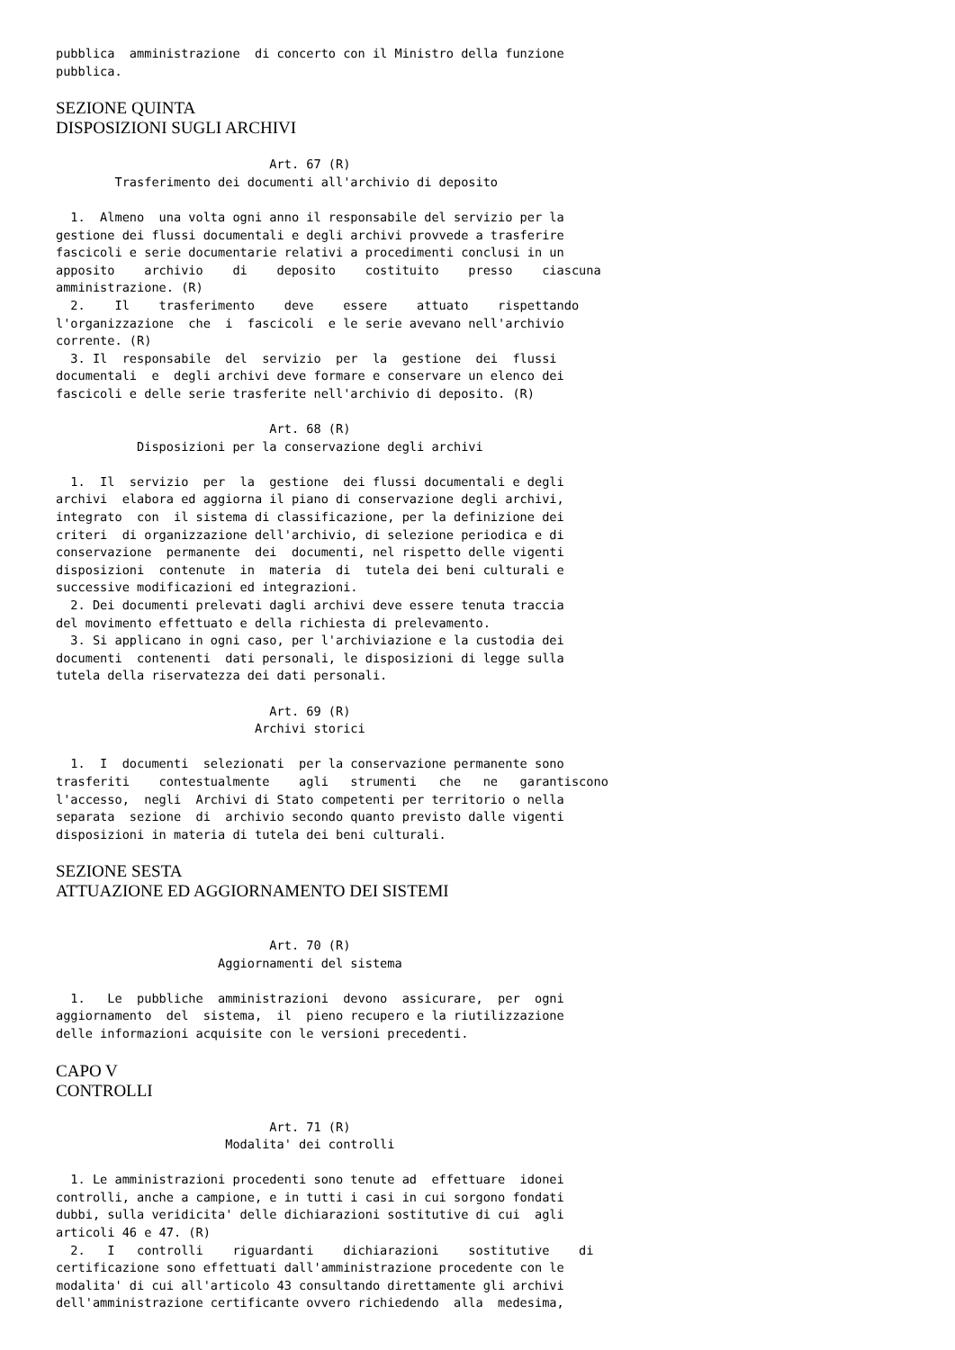pubblica  amministrazione  di concerto con il Ministro della funzione
pubblica.
SEZIONE QUINTA
DISPOSIZIONI SUGLI ARCHIVI
                             Art. 67 (R)
        Trasferimento dei documenti all'archivio di deposito

  1.  Almeno  una volta ogni anno il responsabile del servizio per la
gestione dei flussi documentali e degli archivi provvede a trasferire
fascicoli e serie documentarie relativi a procedimenti conclusi in un
apposito    archivio    di    deposito    costituito    presso    ciascuna
amministrazione. (R)
  2.    Il    trasferimento    deve    essere    attuato    rispettando
l'organizzazione  che  i  fascicoli  e le serie avevano nell'archivio
corrente. (R)
  3. Il  responsabile  del  servizio  per  la  gestione  dei  flussi
documentali  e  degli archivi deve formare e conservare un elenco dei
fascicoli e delle serie trasferite nell'archivio di deposito. (R)

                             Art. 68 (R)
           Disposizioni per la conservazione degli archivi

  1.  Il  servizio  per  la  gestione  dei flussi documentali e degli
archivi  elabora ed aggiorna il piano di conservazione degli archivi,
integrato  con  il sistema di classificazione, per la definizione dei
criteri  di organizzazione dell'archivio, di selezione periodica e di
conservazione  permanente  dei  documenti, nel rispetto delle vigenti
disposizioni  contenute  in  materia  di  tutela dei beni culturali e
successive modificazioni ed integrazioni.
  2. Dei documenti prelevati dagli archivi deve essere tenuta traccia
del movimento effettuato e della richiesta di prelevamento.
  3. Si applicano in ogni caso, per l'archiviazione e la custodia dei
documenti  contenenti  dati personali, le disposizioni di legge sulla
tutela della riservatezza dei dati personali.

                             Art. 69 (R)
                           Archivi storici

  1.  I  documenti  selezionati  per la conservazione permanente sono
trasferiti    contestualmente    agli   strumenti   che   ne   garantiscono
l'accesso,  negli  Archivi di Stato competenti per territorio o nella
separata  sezione  di  archivio secondo quanto previsto dalle vigenti
disposizioni in materia di tutela dei beni culturali.
SEZIONE SESTA
ATTUAZIONE ED AGGIORNAMENTO DEI SISTEMI
                             Art. 70 (R)
                      Aggiornamenti del sistema

  1.   Le  pubbliche  amministrazioni  devono  assicurare,  per  ogni
aggiornamento  del  sistema,  il  pieno recupero e la riutilizzazione
delle informazioni acquisite con le versioni precedenti.
CAPO V
CONTROLLI
                             Art. 71 (R)
                       Modalita' dei controlli

  1. Le amministrazioni procedenti sono tenute ad  effettuare  idonei
controlli, anche a campione, e in tutti i casi in cui sorgono fondati
dubbi, sulla veridicita' delle dichiarazioni sostitutive di cui  agli
articoli 46 e 47. (R)
  2.   I   controlli    riguardanti    dichiarazioni    sostitutive    di
certificazione sono effettuati dall'amministrazione procedente con le
modalita' di cui all'articolo 43 consultando direttamente gli archivi
dell'amministrazione certificante ovvero richiedendo  alla  medesima,